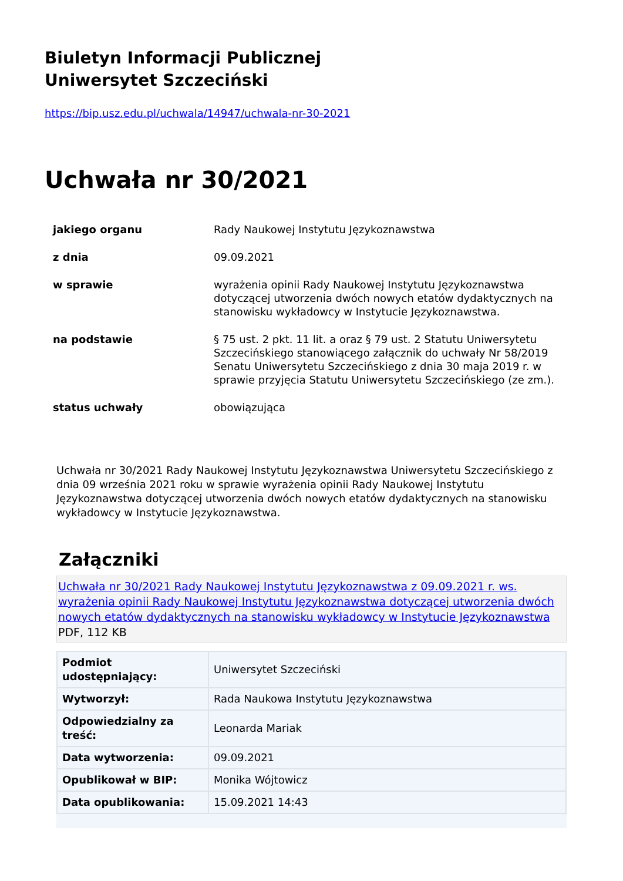Biuletyn Informacji Publicznej
Uniwersytet Szczeciński
https://bip.usz.edu.pl/uchwala/14947/uchwala-nr-30-2021
Uchwała nr 30/2021
| jakiego organu | Rady Naukowej Instytutu Językoznawstwa |
| z dnia | 09.09.2021 |
| w sprawie | wyrażenia opinii Rady Naukowej Instytutu Językoznawstwa dotyczącej utworzenia dwóch nowych etatów dydaktycznych na stanowisku wykładowcy w Instytucie Językoznawstwa. |
| na podstawie | § 75 ust. 2 pkt. 11 lit. a oraz § 79 ust. 2 Statutu Uniwersytetu Szczecińskiego stanowiącego załącznik do uchwały Nr 58/2019 Senatu Uniwersytetu Szczecińskiego z dnia 30 maja 2019 r. w sprawie przyjęcia Statutu Uniwersytetu Szczecińskiego (ze zm.). |
| status uchwały | obowiązująca |
Uchwała nr 30/2021 Rady Naukowej Instytutu Językoznawstwa Uniwersytetu Szczecińskiego z dnia 09 września 2021 roku w sprawie wyrażenia opinii Rady Naukowej Instytutu Językoznawstwa dotyczącej utworzenia dwóch nowych etatów dydaktycznych na stanowisku wykładowcy w Instytucie Językoznawstwa.
Załączniki
Uchwała nr 30/2021 Rady Naukowej Instytutu Językoznawstwa z 09.09.2021 r. ws. wyrażenia opinii Rady Naukowej Instytutu Językoznawstwa dotyczącej utworzenia dwóch nowych etatów dydaktycznych na stanowisku wykładowcy w Instytucie Językoznawstwa PDF, 112 KB
| Podmiot udostępniający: | Uniwersytet Szczeciński |
| Wytworzył: | Rada Naukowa Instytutu Językoznawstwa |
| Odpowiedzialny za treść: | Leonarda Mariak |
| Data wytworzenia: | 09.09.2021 |
| Opublikował w BIP: | Monika Wójtowicz |
| Data opublikowania: | 15.09.2021 14:43 |